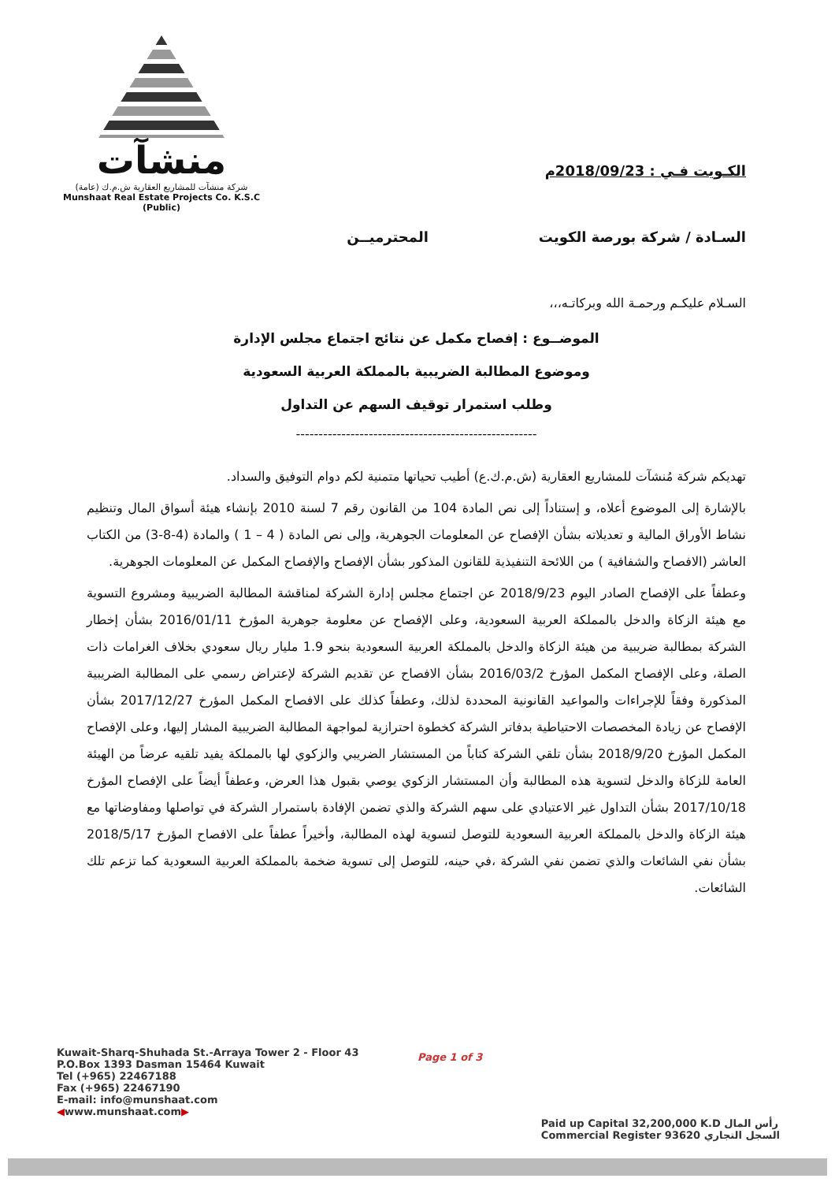منشآت
شركة منشآت للمشاريع العقارية ش.م.ك (عامة)
Munshaat Real Estate Projects Co. K.S.C (Public)
الكـويت فـي : 2018/09/23م
السـادة / شركة بورصة الكويت المحترميــن
السـلام عليكـم ورحمـة الله وبركاتـه،،،
الموضــوع : إفصاح مكمل عن نتائج اجتماع مجلس الإدارة
وموضوع المطالبة الضريبية بالمملكة العربية السعودية
وطلب استمرار توقيف السهم عن التداول
-----------------------------------------------------
تهديكم شركة مُنشآت للمشاريع العقارية (ش.م.ك.ع) أطيب تحياتها متمنية لكم دوام التوفيق والسداد.
بالإشارة إلى الموضوع أعلاه، و إستناداً إلى نص المادة 104 من القانون رقم 7 لسنة 2010 بإنشاء هيئة أسواق المال وتنظيم نشاط الأوراق المالية و تعديلاته بشأن الإفصاح عن المعلومات الجوهرية، وإلى نص المادة ( 4 – 1 ) والمادة (4-8-3) من الكتاب العاشر (الافصاح والشفافية ) من اللائحة التنفيذية للقانون المذكور بشأن الإفصاح والإفصاح المكمل عن المعلومات الجوهرية.
وعطفاً على الإفصاح الصادر اليوم 2018/9/23 عن اجتماع مجلس إدارة الشركة لمناقشة المطالبة الضريبية ومشروع التسوية مع هيئة الزكاة والدخل بالمملكة العربية السعودية، وعلى الإفصاح عن معلومة جوهرية المؤرخ 2016/01/11 بشأن إخطار الشركة بمطالبة ضريبية من هيئة الزكاة والدخل بالمملكة العربية السعودية بنحو 1.9 مليار ريال سعودي بخلاف الغرامات ذات الصلة، وعلى الإفصاح المكمل المؤرخ 2016/03/2 بشأن الافصاح عن تقديم الشركة لإعتراض رسمي على المطالبة الضريبية المذكورة وفقاً للإجراءات والمواعيد القانونية المحددة لذلك، وعطفاً كذلك على الافصاح المكمل المؤرخ 2017/12/27 بشأن الإفصاح عن زيادة المخصصات الاحتياطية بدفاتر الشركة كخطوة احترازية لمواجهة المطالبة الضريبية المشار إليها، وعلى الإفصاح المكمل المؤرخ 2018/9/20 بشأن تلقي الشركة كتاباً من المستشار الضريبي والزكوي لها بالمملكة يفيد تلقيه عرضاً من الهيئة العامة للزكاة والدخل لتسوية هذه المطالبة وأن المستشار الزكوي يوصي بقبول هذا العرض، وعطفاً أيضاً على الإفصاح المؤرخ 2017/10/18 بشأن التداول غير الاعتيادي على سهم الشركة والذي تضمن الإفادة باستمرار الشركة في تواصلها ومفاوضاتها مع هيئة الزكاة والدخل بالمملكة العربية السعودية للتوصل لتسوية لهذه المطالبة، وأخيراً عطفاً على الافصاح المؤرخ 2018/5/17 بشأن نفي الشائعات والذي تضمن نفي الشركة ،في حينه، للتوصل إلى تسوية ضخمة بالمملكة العربية السعودية كما تزعم تلك الشائعات.
Kuwait-Sharq-Shuhada St.-Arraya Tower 2 - Floor 43
P.O.Box 1393 Dasman 15464 Kuwait
Tel (+965) 22467188
Fax (+965) 22467190
E-mail: info@munshaat.com
◀www.munshaat.com▶
Page 1 of 3
Paid up Capital 32,200,000 K.D رأس المال
Commercial Register 93620 السجل التجاري